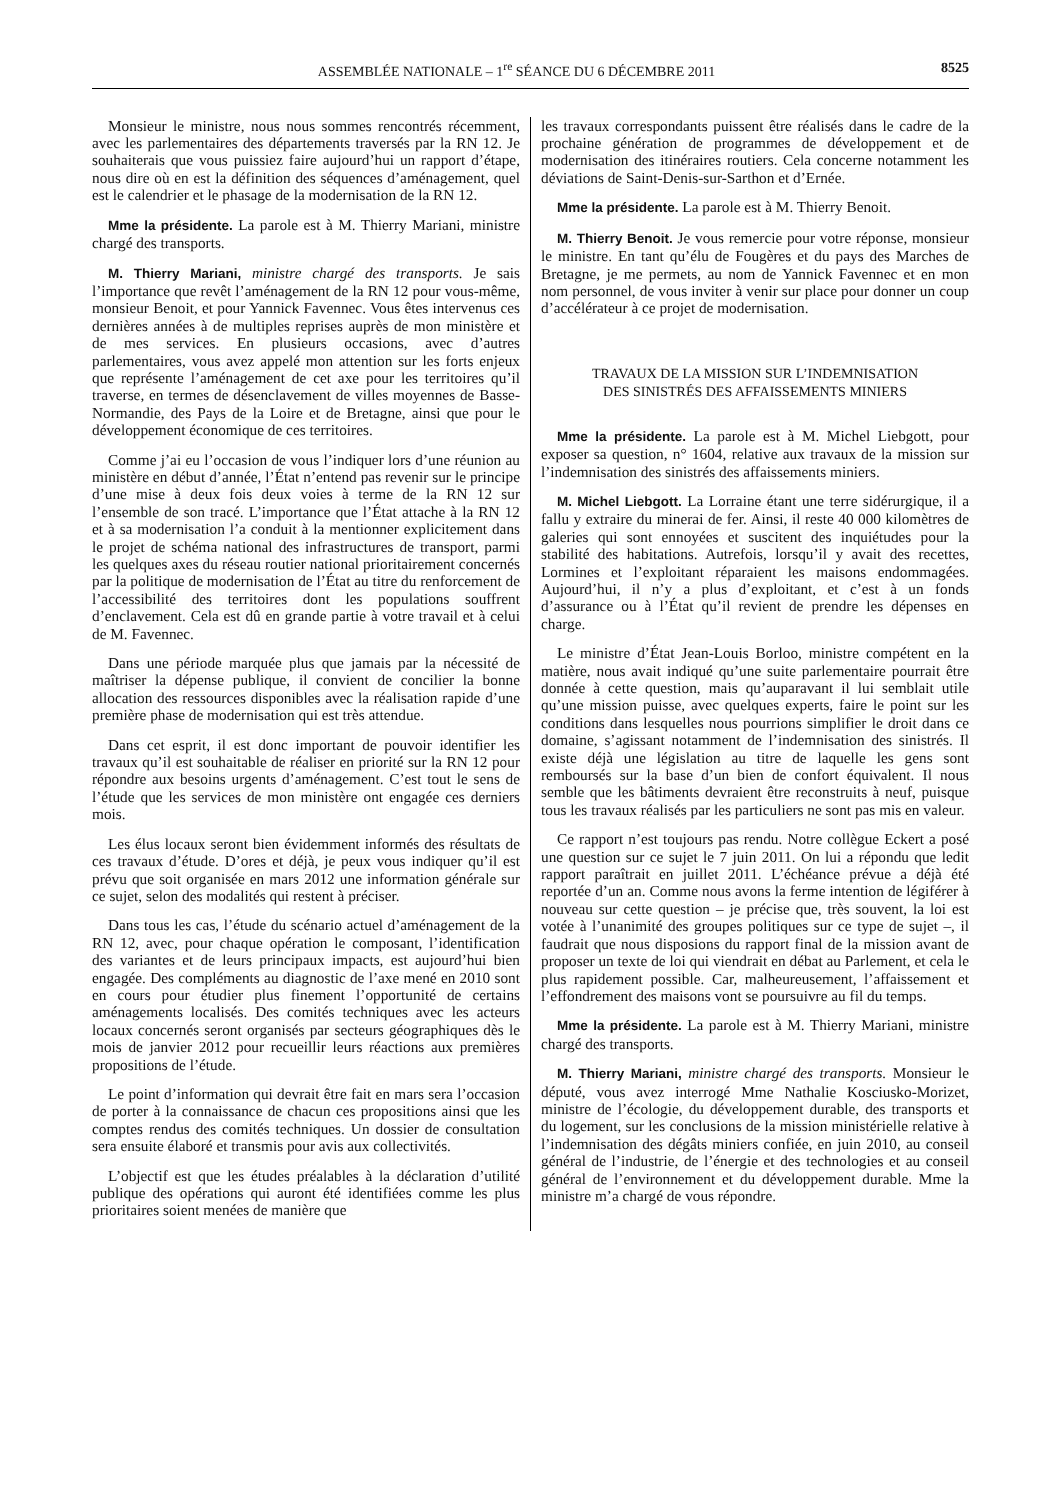ASSEMBLÉE NATIONALE – 1<sup>re</sup> SÉANCE DU 6 DÉCEMBRE 2011 8525
Monsieur le ministre, nous nous sommes rencontrés récemment, avec les parlementaires des départements traversés par la RN 12. Je souhaiterais que vous puissiez faire aujourd’hui un rapport d’étape, nous dire où en est la définition des séquences d’aménagement, quel est le calendrier et le phasage de la modernisation de la RN 12.
Mme la présidente. La parole est à M. Thierry Mariani, ministre chargé des transports.
M. Thierry Mariani, ministre chargé des transports. Je sais l’importance que revêt l’aménagement de la RN 12 pour vous-même, monsieur Benoit, et pour Yannick Favennec. Vous êtes intervenus ces dernières années à de multiples reprises auprès de mon ministère et de mes services. En plusieurs occasions, avec d’autres parlementaires, vous avez appelé mon attention sur les forts enjeux que représente l’aménagement de cet axe pour les territoires qu’il traverse, en termes de désenclavement de villes moyennes de Basse-Normandie, des Pays de la Loire et de Bretagne, ainsi que pour le développement économique de ces territoires.
Comme j’ai eu l’occasion de vous l’indiquer lors d’une réunion au ministère en début d’année, l’État n’entend pas revenir sur le principe d’une mise à deux fois deux voies à terme de la RN 12 sur l’ensemble de son tracé. L’importance que l’État attache à la RN 12 et à sa modernisation l’a conduit à la mentionner explicitement dans le projet de schéma national des infrastructures de transport, parmi les quelques axes du réseau routier national prioritairement concernés par la politique de modernisation de l’État au titre du renforcement de l’accessibilité des territoires dont les populations souffrent d’enclavement. Cela est dû en grande partie à votre travail et à celui de M. Favennec.
Dans une période marquée plus que jamais par la nécessité de maîtriser la dépense publique, il convient de concilier la bonne allocation des ressources disponibles avec la réalisation rapide d’une première phase de modernisation qui est très attendue.
Dans cet esprit, il est donc important de pouvoir identifier les travaux qu’il est souhaitable de réaliser en priorité sur la RN 12 pour répondre aux besoins urgents d’aménagement. C’est tout le sens de l’étude que les services de mon ministère ont engagée ces derniers mois.
Les élus locaux seront bien évidemment informés des résultats de ces travaux d’étude. D’ores et déjà, je peux vous indiquer qu’il est prévu que soit organisée en mars 2012 une information générale sur ce sujet, selon des modalités qui restent à préciser.
Dans tous les cas, l’étude du scénario actuel d’aménagement de la RN 12, avec, pour chaque opération le composant, l’identification des variantes et de leurs principaux impacts, est aujourd’hui bien engagée. Des compléments au diagnostic de l’axe mené en 2010 sont en cours pour étudier plus finement l’opportunité de certains aménagements localisés. Des comités techniques avec les acteurs locaux concernés seront organisés par secteurs géographiques dès le mois de janvier 2012 pour recueillir leurs réactions aux premières propositions de l’étude.
Le point d’information qui devrait être fait en mars sera l’occasion de porter à la connaissance de chacun ces propositions ainsi que les comptes rendus des comités techniques. Un dossier de consultation sera ensuite élaboré et transmis pour avis aux collectivités.
L’objectif est que les études préalables à la déclaration d’utilité publique des opérations qui auront été identifiées comme les plus prioritaires soient menées de manière que
les travaux correspondants puissent être réalisés dans le cadre de la prochaine génération de programmes de développement et de modernisation des itinéraires routiers. Cela concerne notamment les déviations de Saint-Denis-sur-Sarthon et d’Ernée.
Mme la présidente. La parole est à M. Thierry Benoit.
M. Thierry Benoit. Je vous remercie pour votre réponse, monsieur le ministre. En tant qu’élu de Fougères et du pays des Marches de Bretagne, je me permets, au nom de Yannick Favennec et en mon nom personnel, de vous inviter à venir sur place pour donner un coup d’accélérateur à ce projet de modernisation.
TRAVAUX DE LA MISSION SUR L’INDEMNISATION
DES SINISTRÉS DES AFFAISSEMENTS MINIERS
Mme la présidente. La parole est à M. Michel Liebgott, pour exposer sa question, n° 1604, relative aux travaux de la mission sur l’indemnisation des sinistrés des affaissements miniers.
M. Michel Liebgott. La Lorraine étant une terre sidérurgique, il a fallu y extraire du minerai de fer. Ainsi, il reste 40 000 kilomètres de galeries qui sont ennoyées et suscitent des inquiétudes pour la stabilité des habitations. Autrefois, lorsqu’il y avait des recettes, Lormines et l’exploitant réparaient les maisons endommagées. Aujourd’hui, il n’y a plus d’exploitant, et c’est à un fonds d’assurance ou à l’État qu’il revient de prendre les dépenses en charge.
Le ministre d’État Jean-Louis Borloo, ministre compétent en la matière, nous avait indiqué qu’une suite parlementaire pourrait être donnée à cette question, mais qu’auparavant il lui semblait utile qu’une mission puisse, avec quelques experts, faire le point sur les conditions dans lesquelles nous pourrions simplifier le droit dans ce domaine, s’agissant notamment de l’indemnisation des sinistrés. Il existe déjà une législation au titre de laquelle les gens sont remboursés sur la base d’un bien de confort équivalent. Il nous semble que les bâtiments devraient être reconstruits à neuf, puisque tous les travaux réalisés par les particuliers ne sont pas mis en valeur.
Ce rapport n’est toujours pas rendu. Notre collègue Eckert a posé une question sur ce sujet le 7 juin 2011. On lui a répondu que ledit rapport paraîtrait en juillet 2011. L’échéance prévue a déjà été reportée d’un an. Comme nous avons la ferme intention de légiférer à nouveau sur cette question – je précise que, très souvent, la loi est votée à l’unanimité des groupes politiques sur ce type de sujet –, il faudrait que nous disposions du rapport final de la mission avant de proposer un texte de loi qui viendrait en débat au Parlement, et cela le plus rapidement possible. Car, malheureusement, l’affaissement et l’effondrement des maisons vont se poursuivre au fil du temps.
Mme la présidente. La parole est à M. Thierry Mariani, ministre chargé des transports.
M. Thierry Mariani, ministre chargé des transports. Monsieur le député, vous avez interrogé Mme Nathalie Kosciusko-Morizet, ministre de l’écologie, du développement durable, des transports et du logement, sur les conclusions de la mission ministérielle relative à l’indemnisation des dégâts miniers confiée, en juin 2010, au conseil général de l’industrie, de l’énergie et des technologies et au conseil général de l’environnement et du développement durable. Mme la ministre m’a chargé de vous répondre.